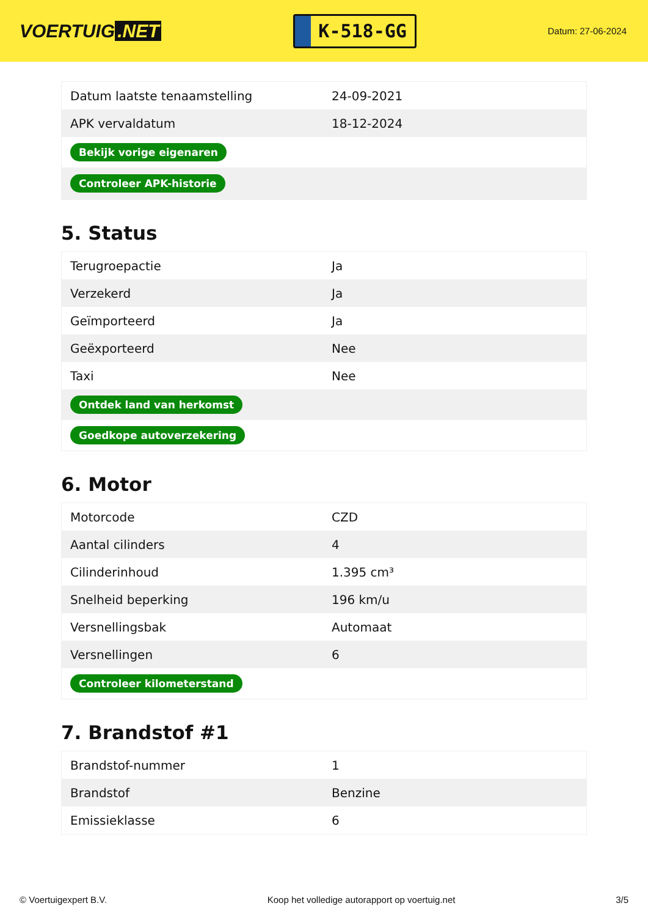VOERTUIG.NET
K-518-GG
Datum: 27-06-2024
| Datum laatste tenaamstelling | 24-09-2021 |
| APK vervaldatum | 18-12-2024 |
| Bekijk vorige eigenaren | |
| Controleer APK-historie | |
5. Status
| Terugroepactie | Ja |
| Verzekerd | Ja |
| Geïmporteerd | Ja |
| Geëxporteerd | Nee |
| Taxi | Nee |
| Ontdek land van herkomst | |
| Goedkope autoverzekering | |
6. Motor
| Motorcode | CZD |
| Aantal cilinders | 4 |
| Cilinderinhoud | 1.395 cm³ |
| Snelheid beperking | 196 km/u |
| Versnellingsbak | Automaat |
| Versnellingen | 6 |
| Controleer kilometerstand | |
7. Brandstof #1
| Brandstof-nummer | 1 |
| Brandstof | Benzine |
| Emissieklasse | 6 |
© Voertuigexpert B.V. Koop het volledige autorapport op voertuig.net 3/5